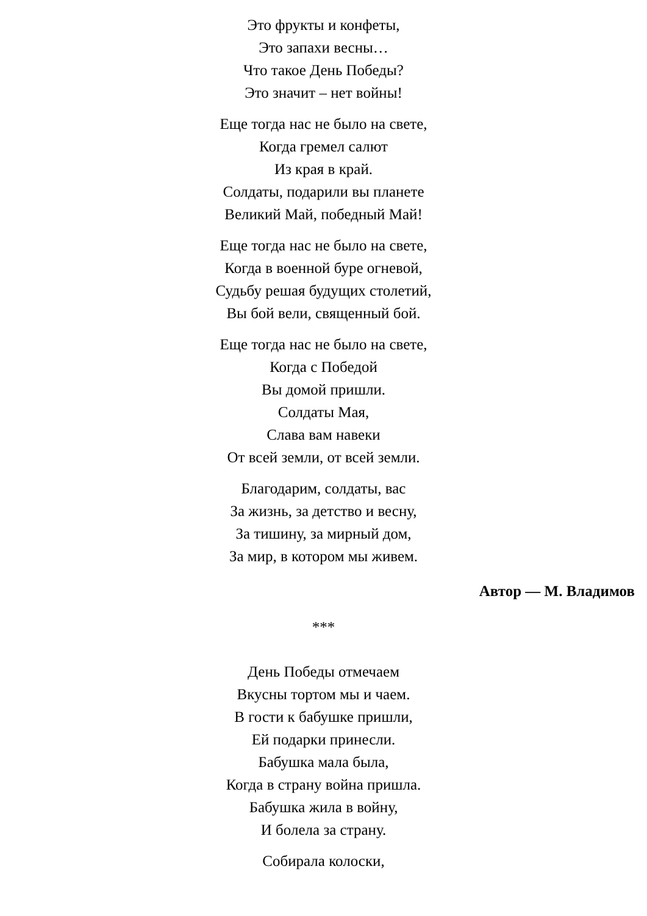Это фрукты и конфеты,
Это запахи весны…
Что такое День Победы?
Это значит – нет войны!
Еще тогда нас не было на свете,
Когда гремел салют
Из края в край.
Солдаты, подарили вы планете
Великий Май, победный Май!
Еще тогда нас не было на свете,
Когда в военной буре огневой,
Судьбу решая будущих столетий,
Вы бой вели, священный бой.
Еще тогда нас не было на свете,
Когда с Победой
Вы домой пришли.
Солдаты Мая,
Слава вам навеки
От всей земли, от всей земли.
Благодарим, солдаты, вас
За жизнь, за детство и весну,
За тишину, за мирный дом,
За мир, в котором мы живем.
Автор — М. Владимов
***
День Победы отмечаем
Вкусны тортом мы и чаем.
В гости к бабушке пришли,
Ей подарки принесли.
Бабушка мала была,
Когда в страну война пришла.
Бабушка жила в войну,
И болела за страну.
Собирала колоски,